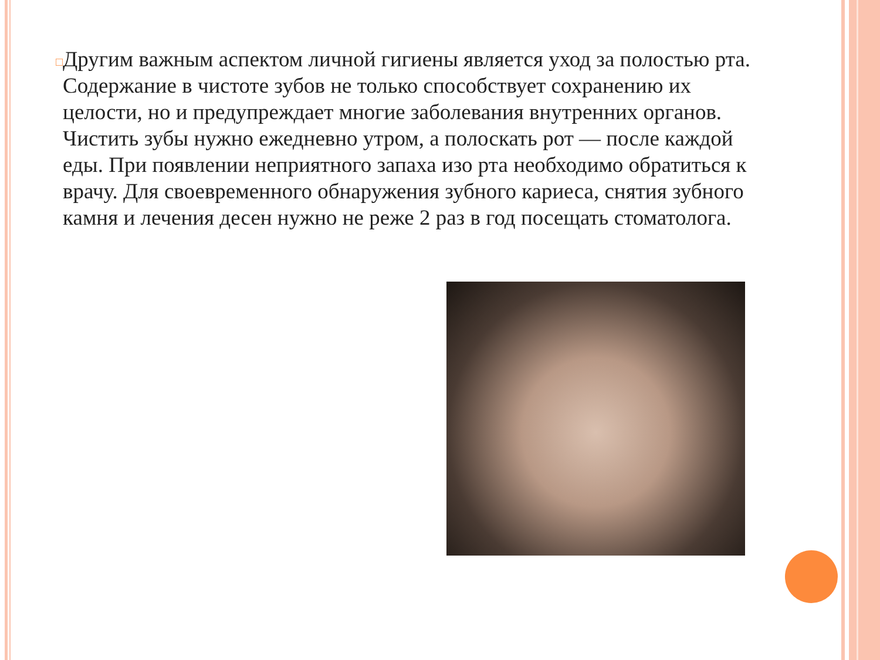□
Другим важным аспектом личной гигиены является уход за полостью рта. Содержание в чистоте зубов не только способствует сохранению их целости, но и предупреждает многие заболевания внутренних органов. Чистить зубы нужно ежедневно утром, а полоскать рот — после каждой еды. При появлении неприятного запаха изо рта необходимо обратиться к врачу. Для своевременного обнаружения зубного кариеса, снятия зубного камня и лечения десен нужно не реже 2 раз в год посещать стоматолога.